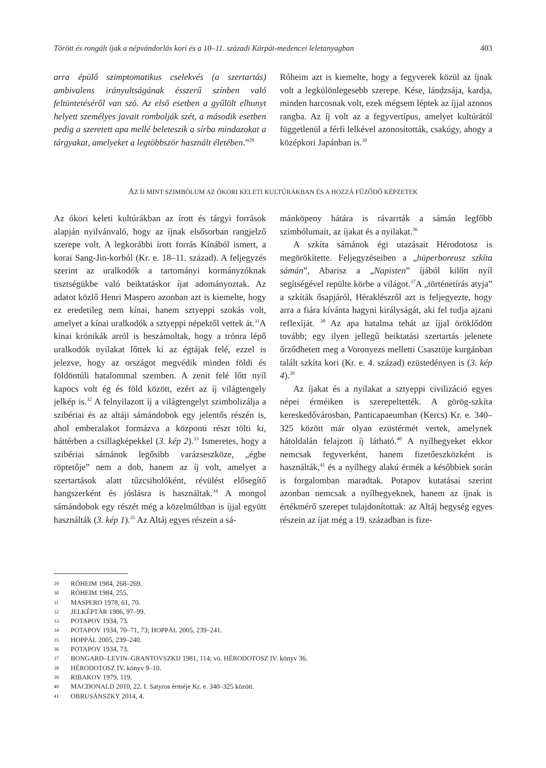Törött és rongált íjak a népvándorlás kori és a 10–11. századi Kárpát-medencei leletanyagban 403
arra épülő szimptomatikus cselekvés (a szertartás) ambivalens irányultságának ésszerű színben való feltüntetéséről van szó. Az első esetben a gyűlölt elhunyt helyett személyes javait rombolják szét, a második esetben pedig a szeretett apa mellé beleteszik a sírba mindazokat a tárgyakat, amelyeket a legtöbbször használt életében.”<sup>29</sup>
Róheim azt is kiemelte, hogy a fegyverek közül az íjnak volt a legkülönlegesebb szerepe. Kése, lándzsája, kardja, minden harcosnak volt, ezek mégsem léptek az íjjal azonos rangba. Az íj volt az a fegyvertípus, amelyet kultúrától függetlenül a férfi lelkével azonosították, csakúgy, ahogy a középkori Japánban is.<sup>30</sup>
AZ ÍJ MINT SZIMBÓLUM AZ ÓKORI KELETI KULTÚRÁKBAN ÉS A HOZZÁ FŰZŐDŐ KÉPZETEK
Az ókori keleti kultúrákban az írott és tárgyi források alapján nyilvánvaló, hogy az íjnak elsősorban rangjelző szerepe volt. A legkorábbi írott forrás Kínából ismert, a korai Sang-Jin-korból (Kr. e. 18–11. század). A feljegyzés szerint az uralkodók a tartományi kormányzóknak tisztségükbe való beiktatáskor íjat adományoztak. Az adatot közlő Henri Maspero azonban azt is kiemelte, hogy ez eredetileg nem kínai, hanem sztyeppi szokás volt, amelyet a kínai uralkodók a sztyeppi népektől vettek át.<sup>31</sup>A kínai krónikák arról is beszámoltak, hogy a trónra lépő uralkodók nyilakat lőttek ki az égtájak felé, ezzel is jelezve, hogy az országot megvédik minden földi és földöntúli hatalommal szemben. A zenit felé lőtt nyíl kapocs volt ég és föld között, ezért az íj világtengely jelkép is.<sup>32</sup> A felnyilazott íj a világtengelyt szimbolizálja a szibériai és az altáji sámándobok egy jelentős részén is, ahol emberalakot formázva a központi részt tölti ki, háttérben a csillagképekkel (3. kép 2).<sup>33</sup> Ismeretes, hogy a szibériai sámánok legősibb varázseszköze, „égbe röptetője” nem a dob, hanem az íj volt, amelyet a szertartások alatt tűzcsiholóként, révülést elősegítő hangszerként és jóslásra is használtak.<sup>34</sup> A mongol sámándobok egy részét még a közelmúltban is íjjal együtt használták (3. kép 1).<sup>35</sup> Az Altáj egyes részein a sá-
mánköpeny hátára is rávarrták a sámán legfőbb szimbólumait, az íjakat és a nyilakat.<sup>36</sup>
A szkíta sámánok égi utazásait Hérodotosz is megörökítette. Feljegyzéseiben a „hüperboreusz szkíta sámán”, Abarisz a „Napisten” íjából kilőtt nyíl segítségével repülte körbe a világot.<sup>37</sup>A „történetírás atyja” a szkíták ősapjáról, Héraklészről azt is feljegyezte, hogy arra a fiára kívánta hagyni királyságát, aki fel tudja ajzani reflexíját. <sup>38</sup> Az apa hatalma tehát az íjjal öröklődött tovább; egy ilyen jellegű beiktatási szertartás jelenete őrződhetett meg a Voronyezs melletti Csasztüje kurgánban talált szkíta kori (Kr. e. 4. század) ezüstedényen is (3. kép 4).<sup>39</sup>
Az íjakat és a nyilakat a sztyeppi civilizáció egyes népei érméiken is szerepeltették. A görög-szkíta kereskedővárosban, Panticapaeumban (Kercs) Kr. e. 340–325 között már olyan ezüstérmét vertek, amelynek hátoldalán felajzott íj látható.<sup>40</sup> A nyílhegyeket ekkor nemcsak fegyverként, hanem fizetőeszközként is használták,<sup>41</sup> és a nyílhegy alakú érmék a későbbiek során is forgalomban maradtak. Potapov kutatásai szerint azonban nemcsak a nyílhegyeknek, hanem az íjnak is értékmérő szerepet tulajdonítottak: az Altáj hegység egyes részein az íjat még a 19. században is fize-
29 RÓHEIM 1984, 268–269.
30 RÓHEIM 1984, 255.
31 MASPERO 1978, 61, 70.
32 JELKÉPTÁR 1986, 97–99.
33 POTAPOV 1934, 73.
34 POTAPOV 1934, 70–71, 73; HOPPÁL 2005, 239–241.
35 HOPPÁL 2005, 239–240.
36 POTAPOV 1934, 73.
37 BONGARD–LEVIN–GRANTOVSZKIJ 1981, 114; vö. HÉRODOTOSZ IV. könyv 36.
38 HÉRODOTOSZ IV. könyv 9–10.
39 RIBAKOV 1979, 119.
40 MACDONALD 2010, 22. I. Satyros érméje Kr. e. 340–325 között.
41 OBRUSÁNSZKY 2014, 4.